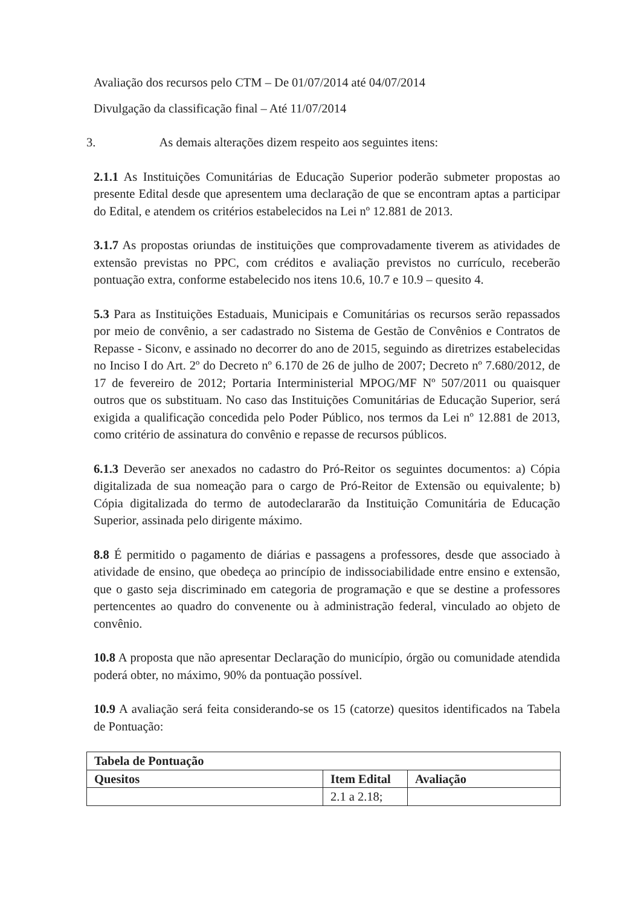Avaliação dos recursos pelo CTM – De 01/07/2014 até 04/07/2014
Divulgação da classificação final – Até 11/07/2014
3. As demais alterações dizem respeito aos seguintes itens:
2.1.1 As Instituições Comunitárias de Educação Superior poderão submeter propostas ao presente Edital desde que apresentem uma declaração de que se encontram aptas a participar do Edital, e atendem os critérios estabelecidos na Lei nº 12.881 de 2013.
3.1.7 As propostas oriundas de instituições que comprovadamente tiverem as atividades de extensão previstas no PPC, com créditos e avaliação previstos no currículo, receberão pontuação extra, conforme estabelecido nos itens 10.6, 10.7 e 10.9 – quesito 4.
5.3 Para as Instituições Estaduais, Municipais e Comunitárias os recursos serão repassados por meio de convênio, a ser cadastrado no Sistema de Gestão de Convênios e Contratos de Repasse - Siconv, e assinado no decorrer do ano de 2015, seguindo as diretrizes estabelecidas no Inciso I do Art. 2º do Decreto nº 6.170 de 26 de julho de 2007; Decreto nº 7.680/2012, de 17 de fevereiro de 2012; Portaria Interministerial MPOG/MF Nº 507/2011 ou quaisquer outros que os substituam. No caso das Instituições Comunitárias de Educação Superior, será exigida a qualificação concedida pelo Poder Público, nos termos da Lei nº 12.881 de 2013, como critério de assinatura do convênio e repasse de recursos públicos.
6.1.3 Deverão ser anexados no cadastro do Pró-Reitor os seguintes documentos: a) Cópia digitalizada de sua nomeação para o cargo de Pró-Reitor de Extensão ou equivalente; b) Cópia digitalizada do termo de autodeclararão da Instituição Comunitária de Educação Superior, assinada pelo dirigente máximo.
8.8 É permitido o pagamento de diárias e passagens a professores, desde que associado à atividade de ensino, que obedeça ao princípio de indissociabilidade entre ensino e extensão, que o gasto seja discriminado em categoria de programação e que se destine a professores pertencentes ao quadro do convenente ou à administração federal, vinculado ao objeto de convênio.
10.8 A proposta que não apresentar Declaração do município, órgão ou comunidade atendida poderá obter, no máximo, 90% da pontuação possível.
10.9 A avaliação será feita considerando-se os 15 (catorze) quesitos identificados na Tabela de Pontuação:
| Tabela de Pontuação | | |
| --- | --- | --- |
| Quesitos | Item Edital | Avaliação |
| | 2.1 a 2.18; | |